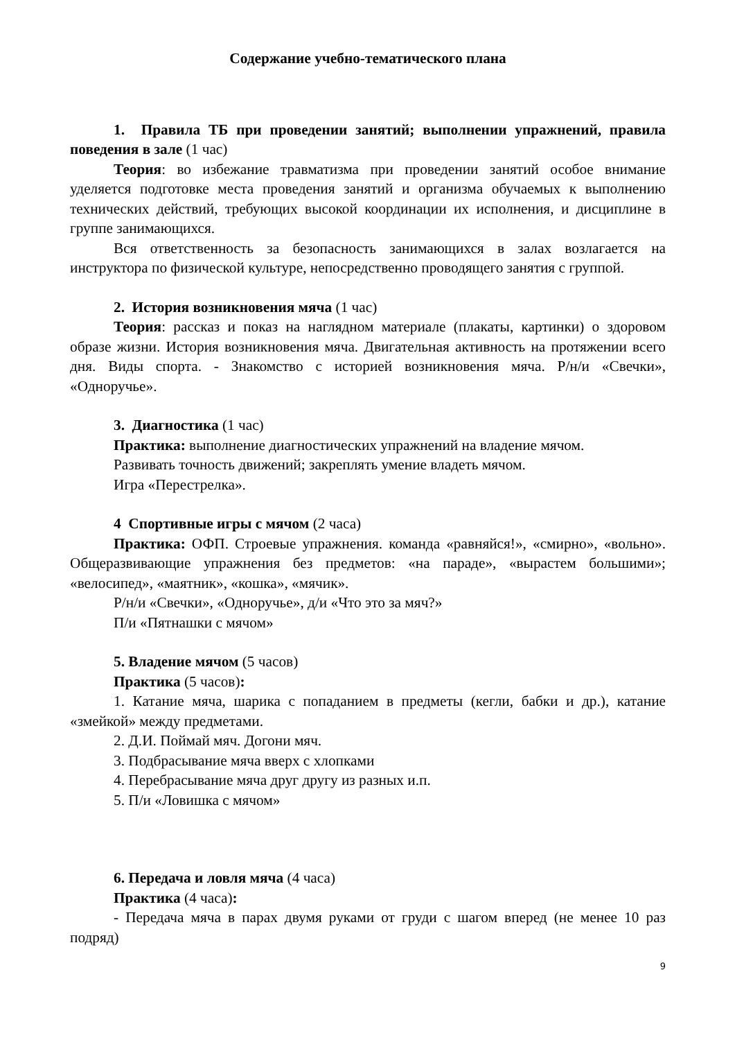Содержание учебно-тематического плана
1. Правила ТБ при проведении занятий; выполнении упражнений, правила поведения в зале (1 час)
Теория: во избежание травматизма при проведении занятий особое внимание уделяется подготовке места проведения занятий и организма обучаемых к выполнению технических действий, требующих высокой координации их исполнения, и дисциплине в группе занимающихся.
Вся ответственность за безопасность занимающихся в залах возлагается на инструктора по физической культуре, непосредственно проводящего занятия с группой.
2. История возникновения мяча (1 час)
Теория: рассказ и показ на наглядном материале (плакаты, картинки) о здоровом образе жизни. История возникновения мяча. Двигательная активность на протяжении всего дня. Виды спорта. - Знакомство с историей возникновения мяча. Р/н/и «Свечки», «Одноручье».
3. Диагностика (1 час)
Практика: выполнение диагностических упражнений на владение мячом.
Развивать точность движений; закреплять умение владеть мячом.
Игра «Перестрелка».
4 Спортивные игры с мячом (2 часа)
Практика: ОФП. Строевые упражнения. команда «равняйся!», «смирно», «вольно». Общеразвивающие упражнения без предметов: «на параде», «вырастем большими»; «велосипед», «маятник», «кошка», «мячик».
Р/н/и «Свечки», «Одноручье», д/и «Что это за мяч?»
П/и «Пятнашки с мячом»
5. Владение мячом (5 часов)
Практика (5 часов):
1. Катание мяча, шарика с попаданием в предметы (кегли, бабки и др.), катание «змейкой» между предметами.
2. Д.И. Поймай мяч. Догони мяч.
3. Подбрасывание мяча вверх с хлопками
4. Перебрасывание мяча друг другу из разных и.п.
5. П/и «Ловишка с мячом»
6. Передача и ловля мяча (4 часа)
Практика (4 часа):
- Передача мяча в парах двумя руками от груди с шагом вперед (не менее 10 раз подряд)
9